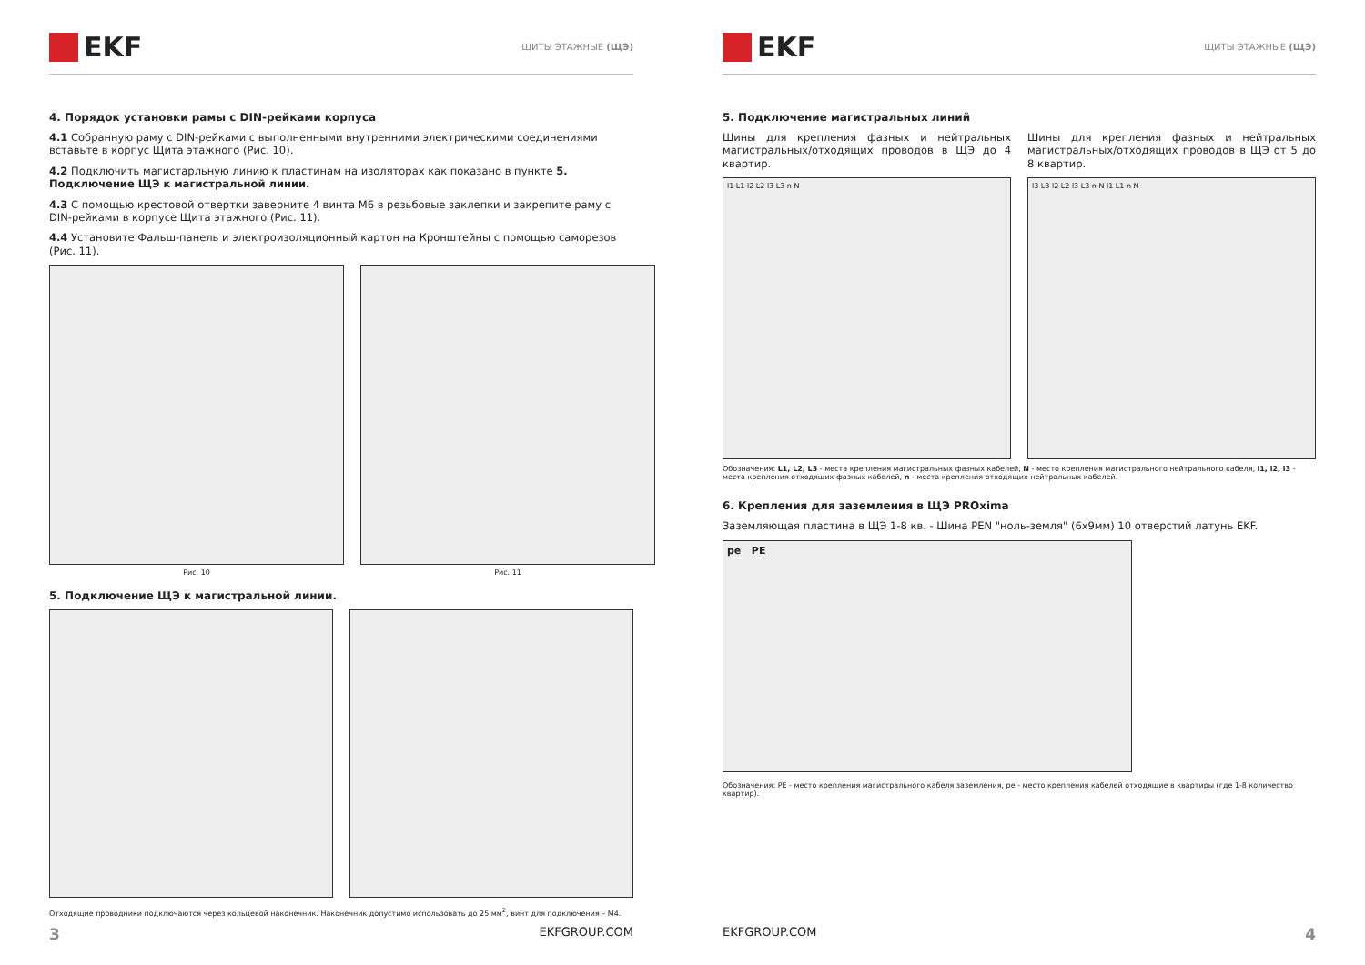EKF
ЩИТЫ ЭТАЖНЫЕ (ЩЭ)
4. Порядок установки рамы с DIN-рейками корпуса
4.1 Собранную раму с DIN-рейками с выполненными внутренними электрическими соединениями вставьте в корпус Щита этажного (Рис. 10).
4.2 Подключить магистарльную линию к пластинам на изоляторах как показано в пункте 5. Подключение ЩЭ к магистральной линии.
4.3 С помощью крестовой отвертки заверните 4 винта М6 в резьбовые заклепки и закрепите раму с DIN-рейками в корпусе Щита этажного (Рис. 11).
4.4 Установите Фальш-панель и электроизоляционный картон на Кронштейны с помощью саморезов (Рис. 11).
Рис. 10 Рис. 11
5. Подключение ЩЭ к магистральной линии.
Отходящие проводники подключаются через кольцевой наконечник. Наконечник допустимо использовать до 25 мм<sup>2</sup>, винт для подключения – М4.
3 EKFGROUP.COM
EKF
ЩИТЫ ЭТАЖНЫЕ (ЩЭ)
5. Подключение магистральных линий
Шины для крепления фазных и нейтральных магистральных/отходящих проводов в ЩЭ до 4 квартир.
Шины для крепления фазных и нейтральных магистральных/отходящих проводов в ЩЭ от 5 до 8 квартир.
l1 L1 l2 L2 l3 L3 n N l3 L3 l2 L2 l3 L3 n N l1 L1 n N
Обозначения: L1, L2, L3 - места крепления магистральных фазных кабелей, N - место крепления магистрального нейтрального кабеля, l1, l2, l3 - места крепления отходящих фазных кабелей, n - места крепления отходящих нейтральных кабелей.
6. Крепления для заземления в ЩЭ PROxima
Заземляющая пластина в ЩЭ 1-8 кв. - Шина PEN "ноль-земля" (6х9мм) 10 отверстий латунь EKF.
pe PE
Обозначения: PE - место крепления магистрального кабеля заземления, pe - место крепления кабелей отходящие в квартиры (где 1-8 количество квартир).
EKFGROUP.COM 4